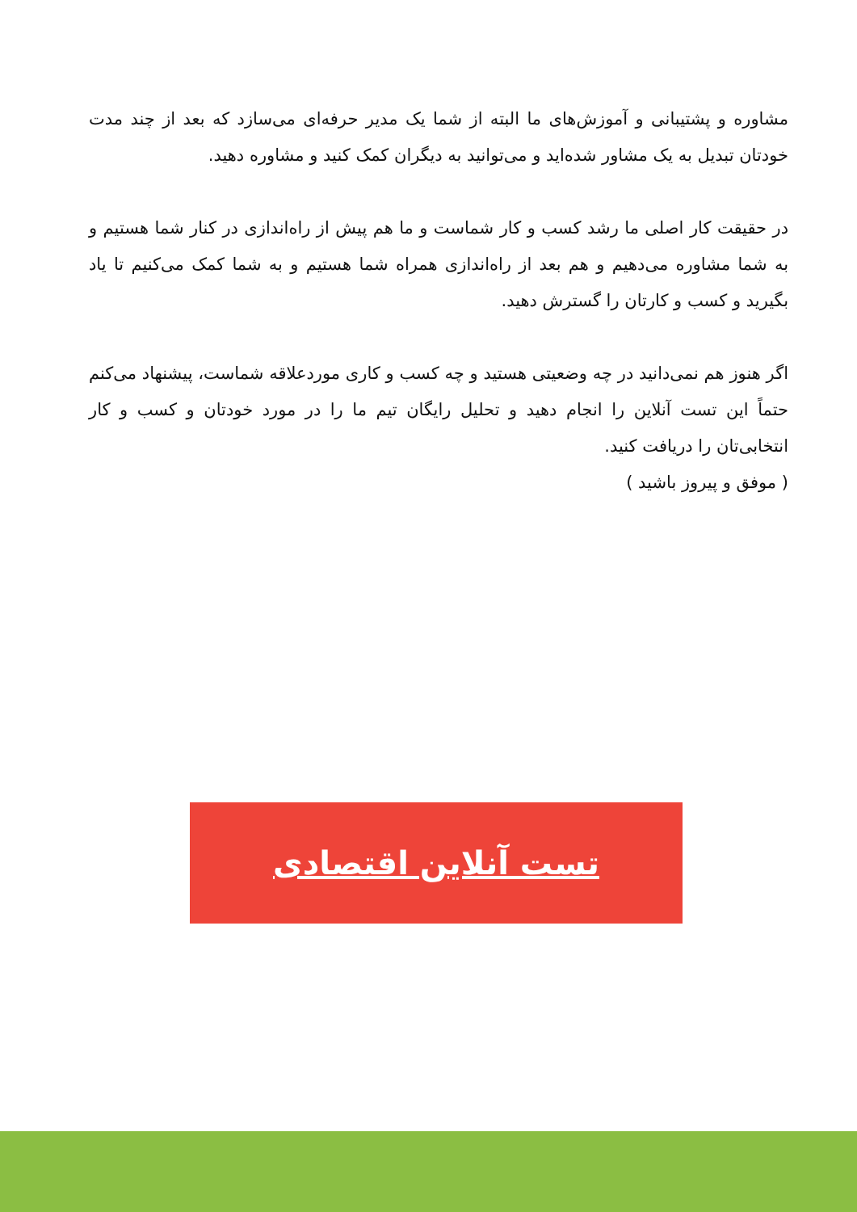مشاوره و پشتیبانی و آموزش‌های ما البته از شما یک مدیر حرفه‌ای می‌سازد که بعد از چند مدت خودتان تبدیل به یک مشاور شده‌اید و می‌توانید به دیگران کمک کنید و مشاوره دهید.
در حقیقت کار اصلی ما رشد کسب و کار شماست و ما هم پیش از راه‌اندازی در کنار شما هستیم و به شما مشاوره می‌دهیم و هم بعد از راه‌اندازی همراه شما هستیم و به شما کمک می‌کنیم تا یاد بگیرید و کسب و کارتان را گسترش دهید.
اگر هنوز هم نمی‌دانید در چه وضعیتی هستید و چه کسب و کاری موردعلاقه شماست، پیشنهاد می‌کنم حتماً این تست آنلاین را انجام دهید و تحلیل رایگان تیم ما را در مورد خودتان و کسب و کار انتخابی‌تان را دریافت کنید.
( موفق و پیروز باشید )
تست آنلاین اقتصادی